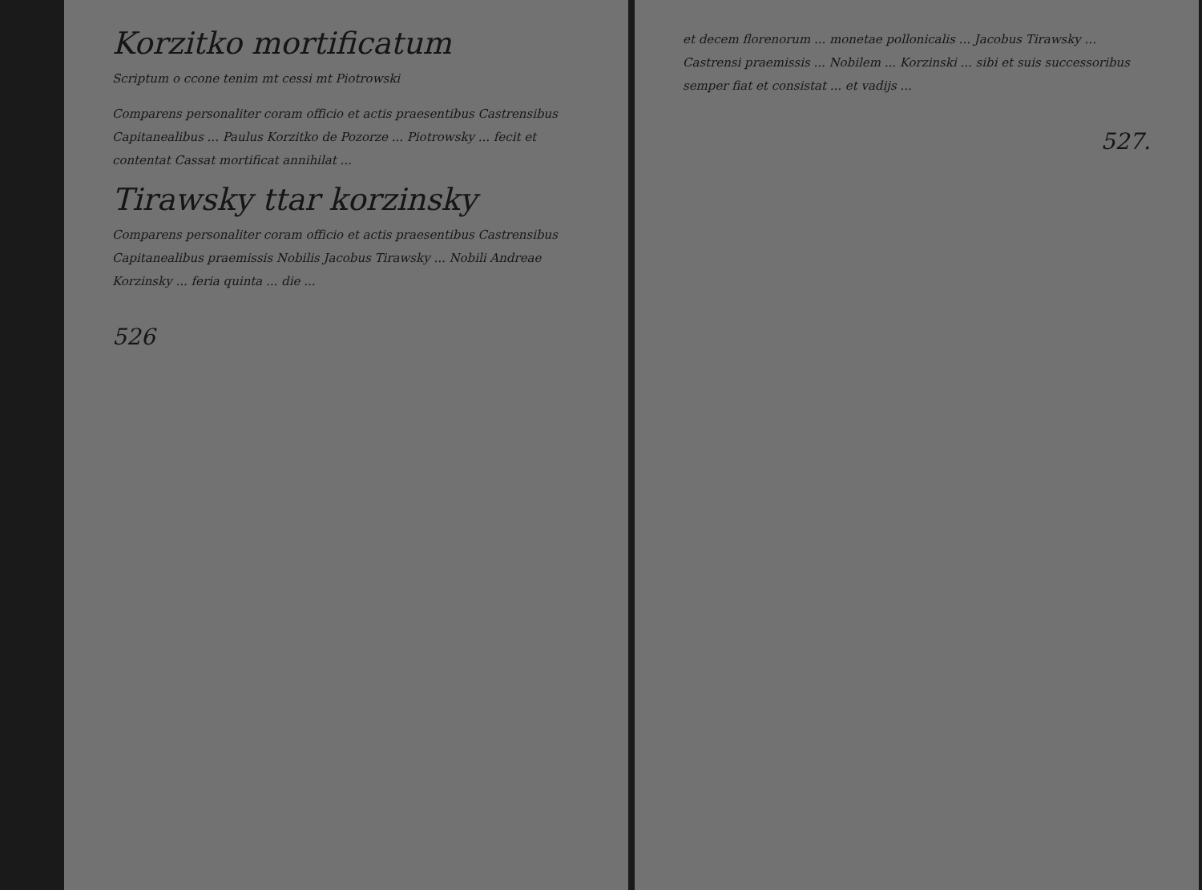Korzitko mortificatum
Scriptum o ccone tenim mt cessi mt Piotrowski
Comparens personaliter coram officio et actis praesentibus Castrensibus Capitanealibus ... Paulus Korzitko de Pozorze ... Piotrowsky ... fecit et contentat Cassat mortificat annihilat ...
Tirawsky ttar korzinsky
Comparens personaliter coram officio et actis praesentibus Castrensibus Capitanealibus praemissis Nobilis Jacobus Tirawsky ... Nobili Andreae Korzinsky ... feria quinta ... die ...
526
et decem florenorum ... monetae pollonicalis ... Jacobus Tirawsky ... Castrensi praemissis ... Nobilem ... Korzinski ... sibi et suis successoribus semper fiat et consistat ... et vadijs ...
527.